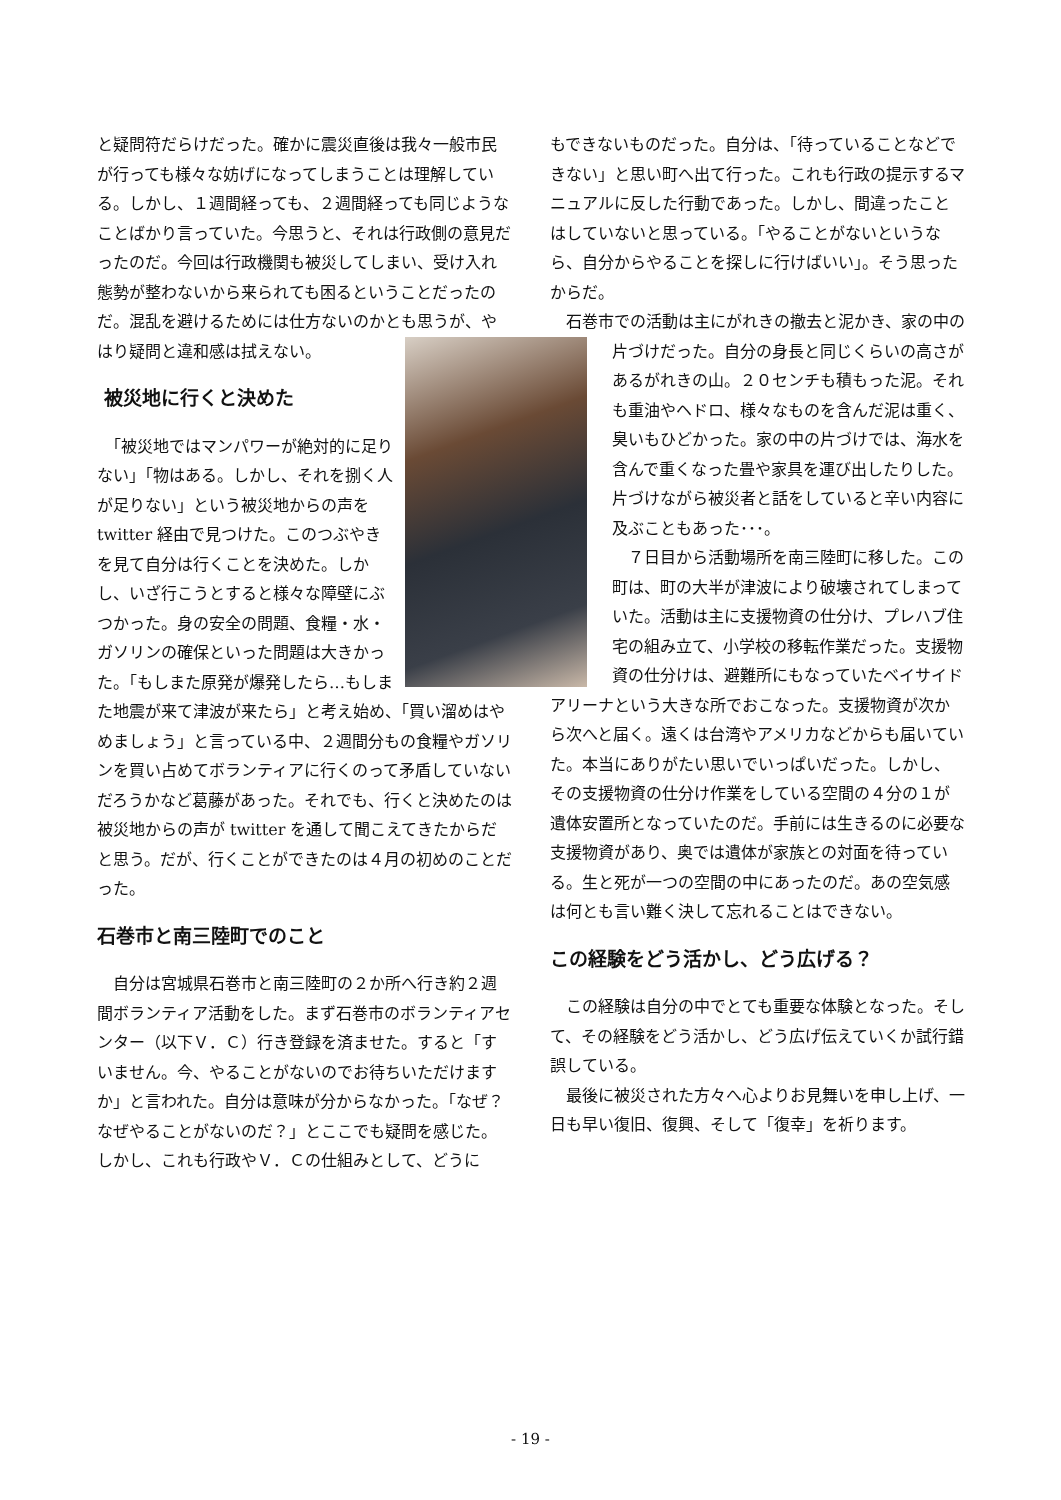と疑問符だらけだった。確かに震災直後は我々一般市民が行っても様々な妨げになってしまうことは理解している。しかし、１週間経っても、２週間経っても同じようなことばかり言っていた。今思うと、それは行政側の意見だったのだ。今回は行政機関も被災してしまい、受け入れ態勢が整わないから来られても困るということだったのだ。混乱を避けるためには仕方ないのかとも思うが、 やはり疑問と違和感は拭えない。
被災地に行くと決めた
　「被災地ではマンパワーが絶対的に足りない」「物はある。しかし、それを捌く人が足りない」という被災地からの声を twitter 経由で見つけた。このつぶやきを見て自分は行くことを決めた。しかし、いざ行こうとすると様々な障壁にぶつかった。身の安全の問題、食糧・水・ガソリンの確保といった問題は大きかった。「もしまた原発が爆発したら…もしまた地震が来て津波が来たら」と考え始め、「買い溜めはやめましょう」と言っている中、２週間分もの食糧やガソリンを買い占めてボランティアに行くのって矛盾していないだろうかなど葛藤があった。それでも、行くと決めたのは被災地からの声が twitter を通して聞こえてきたからだと思う。だが、行くことができたのは４月の初めのことだった。
石巻市と南三陸町でのこと
　自分は宮城県石巻市と南三陸町の２か所へ行き約２週間ボランティア活動をした。まず石巻市のボランティアセンター（以下Ｖ．Ｃ）行き登録を済ませた。すると「すいません。今、やることがないのでお待ちいただけますか」と言われた。自分は意味が分からなかった。「なぜ？なぜやることがないのだ？」とここでも疑問を感じた。しかし、これも行政やＶ．Ｃの仕組みとして、どうに
もできないものだった。自分は、「待っていることなどできない」と思い町へ出て行った。これも行政の提示するマニュアルに反した行動であった。しかし、間違ったことはしていないと思っている。「やることがないというなら、自分からやることを探しに行けばいい」。そう思ったからだ。
　石巻市での活動は主にがれきの撤去と泥かき、家の中の片づけだった。自分の身長と同じくらい の高さがあるがれきの山。２０センチも積もった泥。それも重油やヘドロ、様々なものを含んだ泥は重く、臭いもひどかった。家の中の片づけでは、海水を含んで重くなった畳や家具を運び出したりした。片づけながら被災者と話をしていると辛い内容に及ぶこともあった･･･。
　７日目から活動場所を南三陸町に移した。この町は、町の大半が津波により破壊されてしまっていた。活動は主に支援物資の仕分け、プレハブ住宅の組み立て、小学校の移転作業だった。支援物資の仕分けは、避難所にもなっていたベイサイドアリーナという大きな所でおこなった。支援物資が次から次へと届く。遠くは台湾やアメリカなどからも届いていた。本当にありがたい思いでいっぱいだった。しかし、その支援物資の仕分け作業をしている空間の４分の１が遺体安置所となっていたのだ。手前には生きるのに必要な支援物資があり、奥では遺体が家族との対面を待っている。生と死が一つの空間の中にあったのだ。あの空気感は何とも言い難く決して忘れることはできない。
この経験をどう活かし、どう広げる？
　この経験は自分の中でとても重要な体験となった。そして、その経験をどう活かし、どう広げ伝えていくか試行錯誤している。
　最後に被災された方々へ心よりお見舞いを申し上げ、一日も早い復旧、復興、そして「復幸」を祈ります。
- 19 -